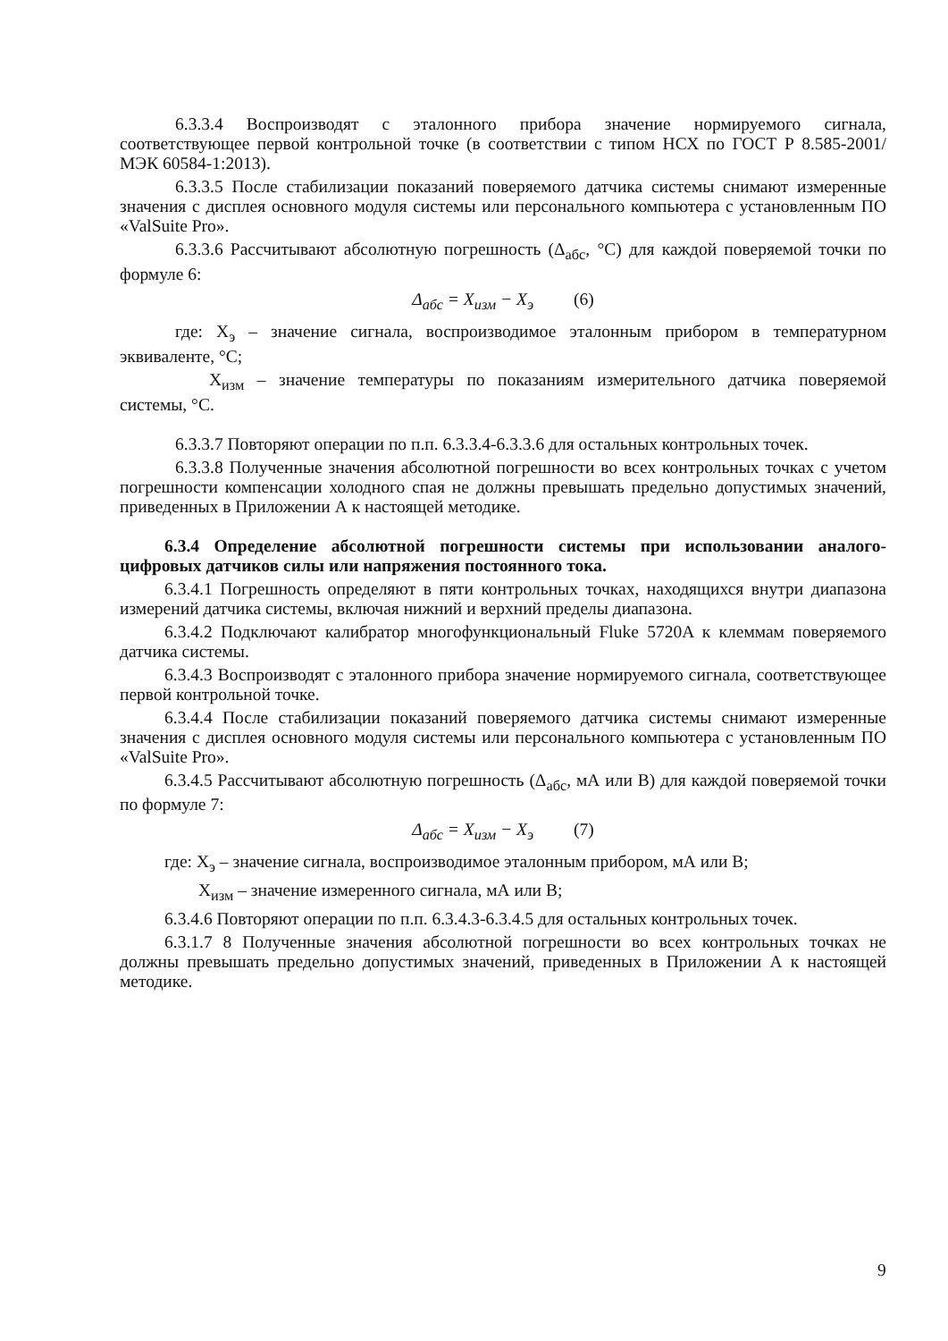6.3.3.4 Воспроизводят с эталонного прибора значение нормируемого сигнала, соответствующее первой контрольной точке (в соответствии с типом НСХ по ГОСТ Р 8.585-2001/МЭК 60584-1:2013).
6.3.3.5 После стабилизации показаний поверяемого датчика системы снимают измеренные значения с дисплея основного модуля системы или персонального компьютера с установленным ПО «ValSuite Pro».
6.3.3.6 Рассчитывают абсолютную погрешность (Δ<sub>абс</sub>, °С) для каждой поверяемой точки по формуле 6:
Δ<sub>абс</sub> = X<sub>изм</sub> − X<sub>э</sub> (6)
где: X<sub>э</sub> – значение сигнала, воспроизводимое эталонным прибором в температурном эквиваленте, °С;
X<sub>изм</sub> – значение температуры по показаниям измерительного датчика поверяемой системы, °С.
6.3.3.7 Повторяют операции по п.п. 6.3.3.4-6.3.3.6 для остальных контрольных точек.
6.3.3.8 Полученные значения абсолютной погрешности во всех контрольных точках с учетом погрешности компенсации холодного спая не должны превышать предельно допустимых значений, приведенных в Приложении А к настоящей методике.
6.3.4 Определение абсолютной погрешности системы при использовании аналого-цифровых датчиков силы или напряжения постоянного тока.
6.3.4.1 Погрешность определяют в пяти контрольных точках, находящихся внутри диапазона измерений датчика системы, включая нижний и верхний пределы диапазона.
6.3.4.2 Подключают калибратор многофункциональный Fluke 5720A к клеммам поверяемого датчика системы.
6.3.4.3 Воспроизводят с эталонного прибора значение нормируемого сигнала, соответствующее первой контрольной точке.
6.3.4.4 После стабилизации показаний поверяемого датчика системы снимают измеренные значения с дисплея основного модуля системы или персонального компьютера с установленным ПО «ValSuite Pro».
6.3.4.5 Рассчитывают абсолютную погрешность (Δ<sub>абс</sub>, мА или В) для каждой поверяемой точки по формуле 7:
Δ<sub>абс</sub> = X<sub>изм</sub> − X<sub>э</sub> (7)
где: X<sub>э</sub> – значение сигнала, воспроизводимое эталонным прибором, мА или В;
X<sub>изм</sub> – значение измеренного сигнала, мА или В;
6.3.4.6 Повторяют операции по п.п. 6.3.4.3-6.3.4.5 для остальных контрольных точек.
6.3.1.7 8 Полученные значения абсолютной погрешности во всех контрольных точках не должны превышать предельно допустимых значений, приведенных в Приложении А к настоящей методике.
9